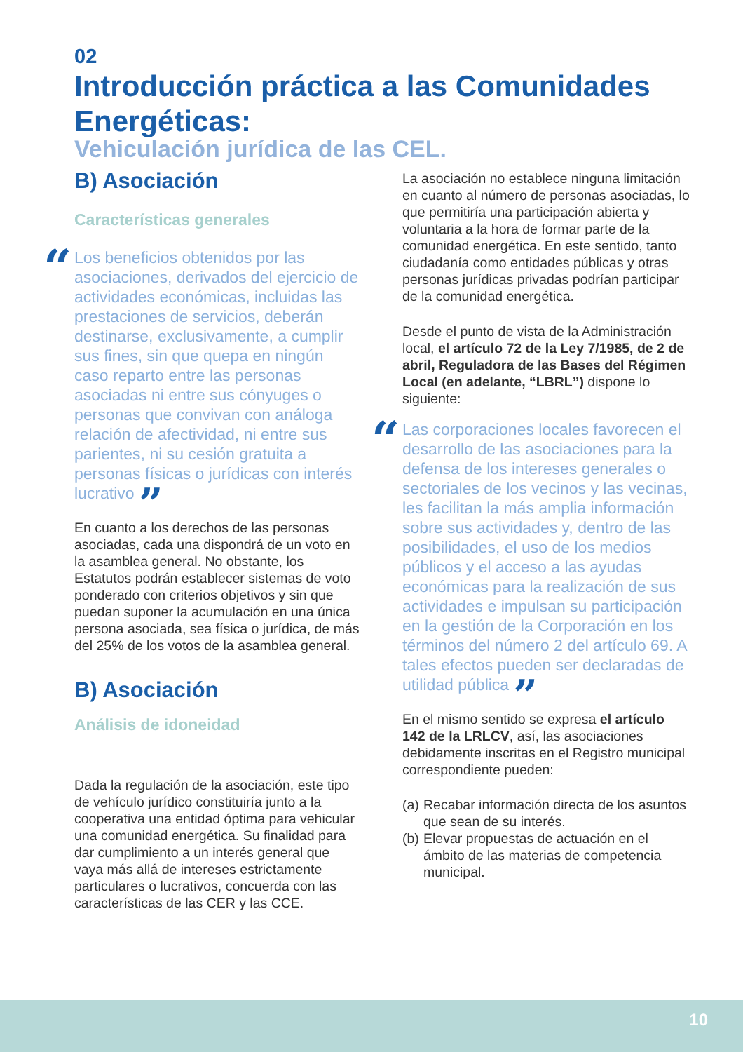02
Introducción práctica a las Comunidades Energéticas:
Vehiculación jurídica de las CEL.
B) Asociación
Características generales
“Los beneficios obtenidos por las asociaciones, derivados del ejercicio de actividades económicas, incluidas las prestaciones de servicios, deberán destinarse, exclusivamente, a cumplir sus fines, sin que quepa en ningún caso reparto entre las personas asociadas ni entre sus cónyuges o personas que convivan con análoga relación de afectividad, ni entre sus parientes, ni su cesión gratuita a personas físicas o jurídicas con interés lucrativo ”
En cuanto a los derechos de las personas asociadas, cada una dispondrá de un voto en la asamblea general. No obstante, los Estatutos podrán establecer sistemas de voto ponderado con criterios objetivos y sin que puedan suponer la acumulación en una única persona asociada, sea física o jurídica, de más del 25% de los votos de la asamblea general.
B) Asociación
Análisis de idoneidad
Dada la regulación de la asociación, este tipo de vehículo jurídico constituiría junto a la cooperativa una entidad óptima para vehicular una comunidad energética. Su finalidad para dar cumplimiento a un interés general que vaya más allá de intereses estrictamente particulares o lucrativos, concuerda con las características de las CER y las CCE.
La asociación no establece ninguna limitación en cuanto al número de personas asociadas, lo que permitiría una participación abierta y voluntaria a la hora de formar parte de la comunidad energética. En este sentido, tanto ciudadanía como entidades públicas y otras personas jurídicas privadas podrían participar de la comunidad energética.
Desde el punto de vista de la Administración local, el artículo 72 de la Ley 7/1985, de 2 de abril, Reguladora de las Bases del Régimen Local (en adelante, “LBRL”) dispone lo siguiente:
“Las corporaciones locales favorecen el desarrollo de las asociaciones para la defensa de los intereses generales o sectoriales de los vecinos y las vecinas, les facilitan la más amplia información sobre sus actividades y, dentro de las posibilidades, el uso de los medios públicos y el acceso a las ayudas económicas para la realización de sus actividades e impulsan su participación en la gestión de la Corporación en los términos del número 2 del artículo 69. A tales efectos pueden ser declaradas de utilidad pública ”
En el mismo sentido se expresa el artículo 142 de la LRLCV, así, las asociaciones debidamente inscritas en el Registro municipal correspondiente pueden:
(a) Recabar información directa de los asuntos que sean de su interés.
(b) Elevar propuestas de actuación en el ámbito de las materias de competencia municipal.
10